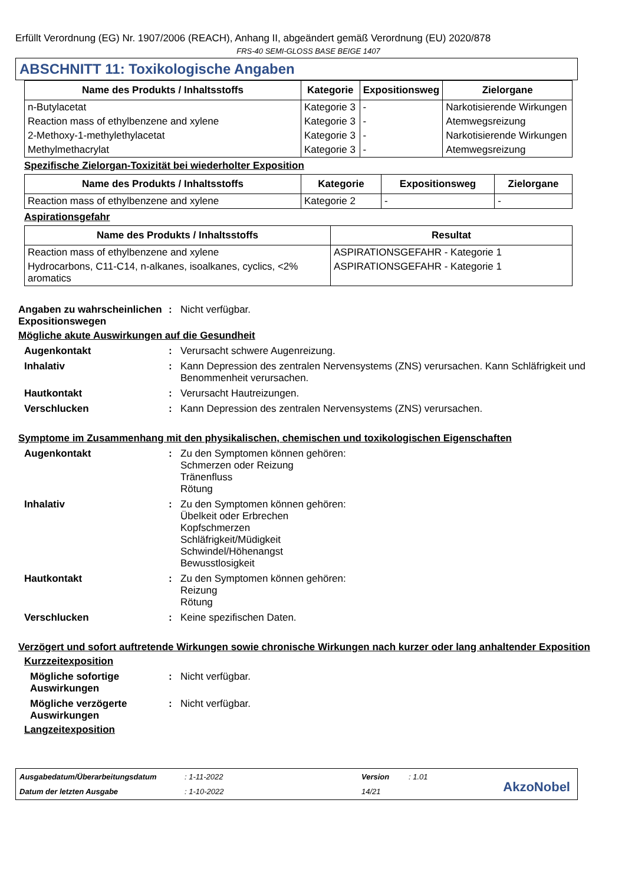Erfüllt Verordnung (EG) Nr. 1907/2006 (REACH), Anhang II, abgeändert gemäß Verordnung (EU) 2020/878
FRS-40 SEMI-GLOSS BASE BEIGE 1407
ABSCHNITT 11: Toxikologische Angaben
| Name des Produkts / Inhaltsstoffs | Kategorie | Expositionsweg | Zielorgane |
| --- | --- | --- | --- |
| n-Butylacetat | Kategorie 3 | - | Narkotisierende Wirkungen |
| Reaction mass of ethylbenzene and xylene | Kategorie 3 | - | Atemwegsreizung |
| 2-Methoxy-1-methylethylacetat | Kategorie 3 | - | Narkotisierende Wirkungen |
| Methylmethacrylat | Kategorie 3 | - | Atemwegsreizung |
Spezifische Zielorgan-Toxizität bei wiederholter Exposition
| Name des Produkts / Inhaltsstoffs | Kategorie | Expositionsweg | Zielorgane |
| --- | --- | --- | --- |
| Reaction mass of ethylbenzene and xylene | Kategorie 2 | - | - |
Aspirationsgefahr
| Name des Produkts / Inhaltsstoffs | Resultat |
| --- | --- |
| Reaction mass of ethylbenzene and xylene | ASPIRATIONSGEFAHR - Kategorie 1 |
| Hydrocarbons, C11-C14, n-alkanes, isoalkanes, cyclics, <2% aromatics | ASPIRATIONSGEFAHR - Kategorie 1 |
Angaben zu wahrscheinlichen Expositionswegen
: Nicht verfügbar.
Mögliche akute Auswirkungen auf die Gesundheit
Augenkontakt : Verursacht schwere Augenreizung.
Inhalativ : Kann Depression des zentralen Nervensystems (ZNS) verursachen. Kann Schläfrigkeit und Benommenheit verursachen.
Hautkontakt : Verursacht Hautreizungen.
Verschlucken : Kann Depression des zentralen Nervensystems (ZNS) verursachen.
Symptome im Zusammenhang mit den physikalischen, chemischen und toxikologischen Eigenschaften
Augenkontakt : Zu den Symptomen können gehören:
Schmerzen oder Reizung
Tränenfluss
Rötung
Inhalativ : Zu den Symptomen können gehören:
Übelkeit oder Erbrechen
Kopfschmerzen
Schläfrigkeit/Müdigkeit
Schwindel/Höhenangst
Bewusstlosigkeit
Hautkontakt : Zu den Symptomen können gehören:
Reizung
Rötung
Verschlucken : Keine spezifischen Daten.
Verzögert und sofort auftretende Wirkungen sowie chronische Wirkungen nach kurzer oder lang anhaltender Exposition
Kurzzeitexposition
Mögliche sofortige Auswirkungen
: Nicht verfügbar.
Mögliche verzögerte Auswirkungen
: Nicht verfügbar.
Langzeitexposition
Ausgabedatum/Überarbeitungsdatum: 1-11-2022 Version: 1.01 Datum der letzten Ausgabe: 1-10-2022 14/21
AkzoNobel